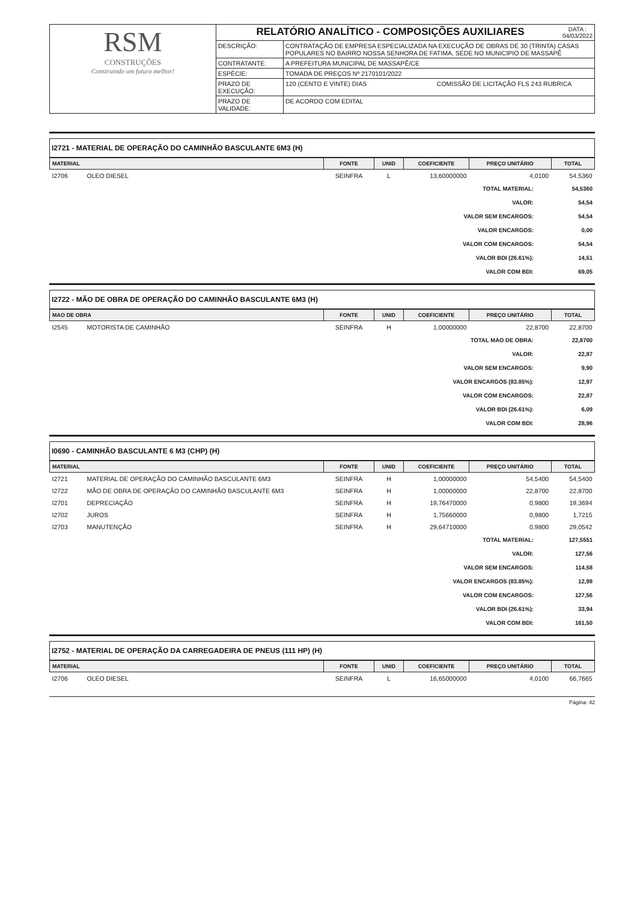| RSM CONSTRUÇÕES Construindo um futuro melhor! | RELATÓRIO ANALÍTICO - COMPOSIÇÕES AUXILIARES DATA : 04/03/2022 | |
| | DESCRIÇÃO: | CONTRATAÇÃO DE EMPRESA ESPECIALIZADA NA EXECUÇÃO DE OBRAS DE 30 (TRINTA) CASAS POPULARES NO BAIRRO NOSSA SENHORA DE FATIMA, SEDE NO MUNICIPIO DE MASSAPÊ |
| | CONTRATANTE: | A PREFEITURA MUNICIPAL DE MASSAPÊ/CE |
| | ESPÉCIE: | TOMADA DE PREÇOS Nº 2170101/2022 |
| | PRAZO DE EXECUÇÃO: | 120 (CENTO E VINTE) DIAS COMISSÃO DE LICITAÇÃO FLS 243 RUBRICA |
| | PRAZO DE VALIDADE: | DE ACORDO COM EDITAL |
I2721 - MATERIAL DE OPERAÇÃO DO CAMINHÃO BASCULANTE 6M3 (H)
| MATERIAL | | FONTE | UNID | COEFICIENTE | PREÇO UNITÁRIO | TOTAL |
| --- | --- | --- | --- | --- | --- | --- |
| I2706 | OLEO DIESEL | SEINFRA | L | 13,60000000 | 4,0100 | 54,5360 |
| TOTAL MATERIAL: | 54,5360 |
| VALOR: | 54,54 |
| VALOR SEM ENCARGOS: | 54,54 |
| VALOR ENCARGOS: | 0,00 |
| VALOR COM ENCARGOS: | 54,54 |
| VALOR BDI (26.61%): | 14,51 |
| VALOR COM BDI: | 69,05 |
I2722 - MÃO DE OBRA DE OPERAÇÃO DO CAMINHÃO BASCULANTE 6M3 (H)
| MAO DE OBRA | | FONTE | UNID | COEFICIENTE | PREÇO UNITÁRIO | TOTAL |
| --- | --- | --- | --- | --- | --- | --- |
| I2545 | MOTORISTA DE CAMINHÃO | SEINFRA | H | 1,00000000 | 22,8700 | 22,8700 |
| TOTAL MAO DE OBRA: | 22,8700 |
| VALOR: | 22,87 |
| VALOR SEM ENCARGOS: | 9,90 |
| VALOR ENCARGOS (83.85%): | 12,97 |
| VALOR COM ENCARGOS: | 22,87 |
| VALOR BDI (26.61%): | 6,09 |
| VALOR COM BDI: | 28,96 |
I0690 - CAMINHÃO BASCULANTE 6 M3 (CHP) (H)
| MATERIAL | | FONTE | UNID | COEFICIENTE | PREÇO UNITÁRIO | TOTAL |
| --- | --- | --- | --- | --- | --- | --- |
| I2721 | MATERIAL DE OPERAÇÃO DO CAMINHÃO BASCULANTE 6M3 | SEINFRA | H | 1,00000000 | 54,5400 | 54,5400 |
| I2722 | MÃO DE OBRA DE OPERAÇÃO DO CAMINHÃO BASCULANTE 6M3 | SEINFRA | H | 1,00000000 | 22,8700 | 22,8700 |
| I2701 | DEPRECIAÇÃO | SEINFRA | H | 19,76470000 | 0,9800 | 19,3694 |
| I2702 | JUROS | SEINFRA | H | 1,75660000 | 0,9800 | 1,7215 |
| I2703 | MANUTENÇÃO | SEINFRA | H | 29,64710000 | 0,9800 | 29,0542 |
| TOTAL MATERIAL: | 127,5551 |
| VALOR: | 127,56 |
| VALOR SEM ENCARGOS: | 114,58 |
| VALOR ENCARGOS (83.85%): | 12,98 |
| VALOR COM ENCARGOS: | 127,56 |
| VALOR BDI (26.61%): | 33,94 |
| VALOR COM BDI: | 161,50 |
I2752 - MATERIAL DE OPERAÇÃO DA CARREGADEIRA DE PNEUS (111 HP) (H)
| MATERIAL | | FONTE | UNID | COEFICIENTE | PREÇO UNITÁRIO | TOTAL |
| --- | --- | --- | --- | --- | --- | --- |
| I2706 | OLEO DIESEL | SEINFRA | L | 16,65000000 | 4,0100 | 66,7665 |
Página: 42